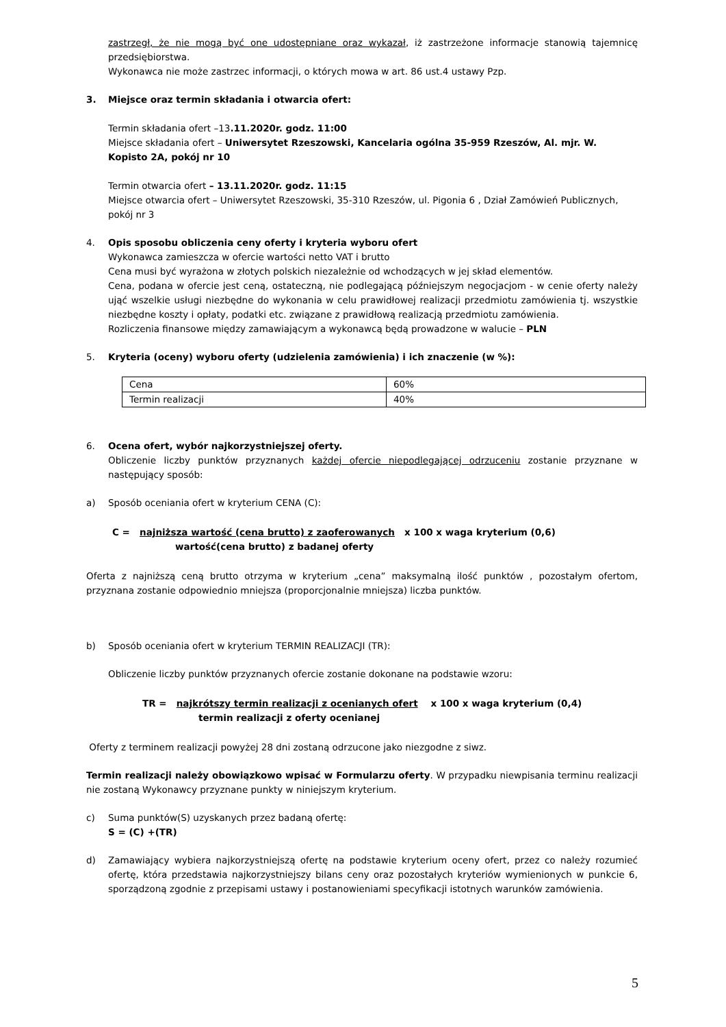zastrzegł, że nie mogą być one udostępniane oraz wykazał, iż zastrzeżone informacje stanowią tajemnicę przedsiębiorstwa.
Wykonawca nie może zastrzec informacji, o których mowa w art. 86 ust.4 ustawy Pzp.
3. Miejsce oraz termin składania i otwarcia ofert:
Termin składania ofert –13.11.2020r. godz. 11:00
Miejsce składania ofert – Uniwersytet Rzeszowski, Kancelaria ogólna 35-959 Rzeszów, Al. mjr. W. Kopisto 2A, pokój nr 10
Termin otwarcia ofert – 13.11.2020r. godz. 11:15
Miejsce otwarcia ofert – Uniwersytet Rzeszowski, 35-310 Rzeszów, ul. Pigonia 6 , Dział Zamówień Publicznych, pokój nr 3
4. Opis sposobu obliczenia ceny oferty i kryteria wyboru ofert
Wykonawca zamieszcza w ofercie wartości netto VAT i brutto
Cena musi być wyrażona w złotych polskich niezależnie od wchodzących w jej skład elementów.
Cena, podana w ofercie jest ceną, ostateczną, nie podlegającą późniejszym negocjacjom - w cenie oferty należy ująć wszelkie usługi niezbędne do wykonania w celu prawidłowej realizacji przedmiotu zamówienia tj. wszystkie niezbędne koszty i opłaty, podatki etc. związane z prawidłową realizacją przedmiotu zamówienia.
Rozliczenia finansowe między zamawiającym a wykonawcą będą prowadzone w walucie – PLN
5. Kryteria (oceny) wyboru oferty (udzielenia zamówienia) i ich znaczenie (w %):
| Cena | 60% |
| Termin realizacji | 40% |
6. Ocena ofert, wybór najkorzystniejszej oferty.
Obliczenie liczby punktów przyznanych każdej ofercie niepodlegającej odrzuceniu zostanie przyznane w następujący sposób:
a) Sposób oceniania ofert w kryterium CENA (C):
C = najniższa wartość (cena brutto) z zaoferowanych x 100 x waga kryterium (0,6)
wartość(cena brutto) z badanej oferty
Oferta z najniższą ceną brutto otrzyma w kryterium „cena” maksymalną ilość punktów , pozostałym ofertom, przyznana zostanie odpowiednio mniejsza (proporcjonalnie mniejsza) liczba punktów.
b) Sposób oceniania ofert w kryterium TERMIN REALIZACJI (TR):
Obliczenie liczby punktów przyznanych ofercie zostanie dokonane na podstawie wzoru:
TR = najkrótszy termin realizacji z ocenianych ofert x 100 x waga kryterium (0,4)
termin realizacji z oferty ocenianej
Oferty z terminem realizacji powyżej 28 dni zostaną odrzucone jako niezgodne z siwz.
Termin realizacji należy obowiązkowo wpisać w Formularzu oferty. W przypadku niewpisania terminu realizacji nie zostaną Wykonawcy przyznane punkty w niniejszym kryterium.
c) Suma punktów(S) uzyskanych przez badaną ofertę:
S = (C) +(TR)
d) Zamawiający wybiera najkorzystniejszą ofertę na podstawie kryterium oceny ofert, przez co należy rozumieć ofertę, która przedstawia najkorzystniejszy bilans ceny oraz pozostałych kryteriów wymienionych w punkcie 6, sporządzoną zgodnie z przepisami ustawy i postanowieniami specyfikacji istotnych warunków zamówienia.
5